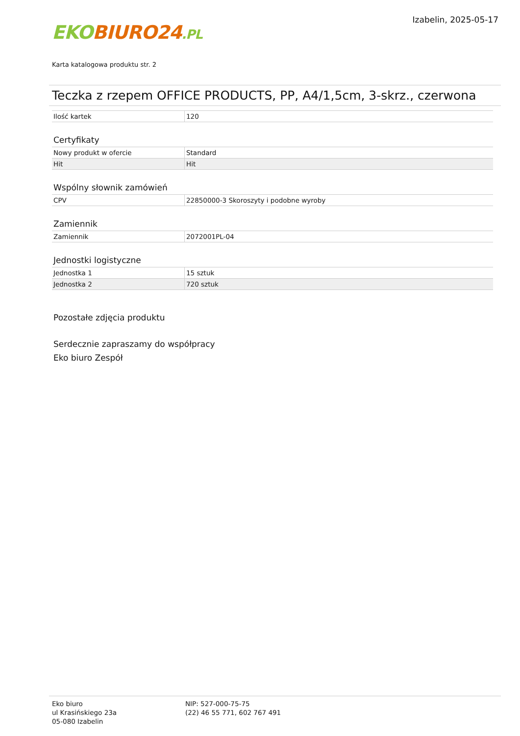EKO BIURO24.PL
Izabelin, 2025-05-17
Karta katalogowa produktu str. 2
Teczka z rzepem OFFICE PRODUCTS, PP, A4/1,5cm, 3-skrz., czerwona
| Ilość kartek | 120 |
Certyfikaty
| Nowy produkt w ofercie | Standard |
| Hit | Hit |
Wspólny słownik zamówień
| CPV | 22850000-3 Skoroszyty i podobne wyroby |
Zamiennik
| Zamiennik | 2072001PL-04 |
Jednostki logistyczne
| Jednostka 1 | 15 sztuk |
| Jednostka 2 | 720 sztuk |
Pozostałe zdjęcia produktu
Serdecznie zapraszamy do współpracy
Eko biuro Zespół
Eko biuro
ul Krasińskiego 23a
05-080 Izabelin
NIP: 527-000-75-75
(22) 46 55 771, 602 767 491